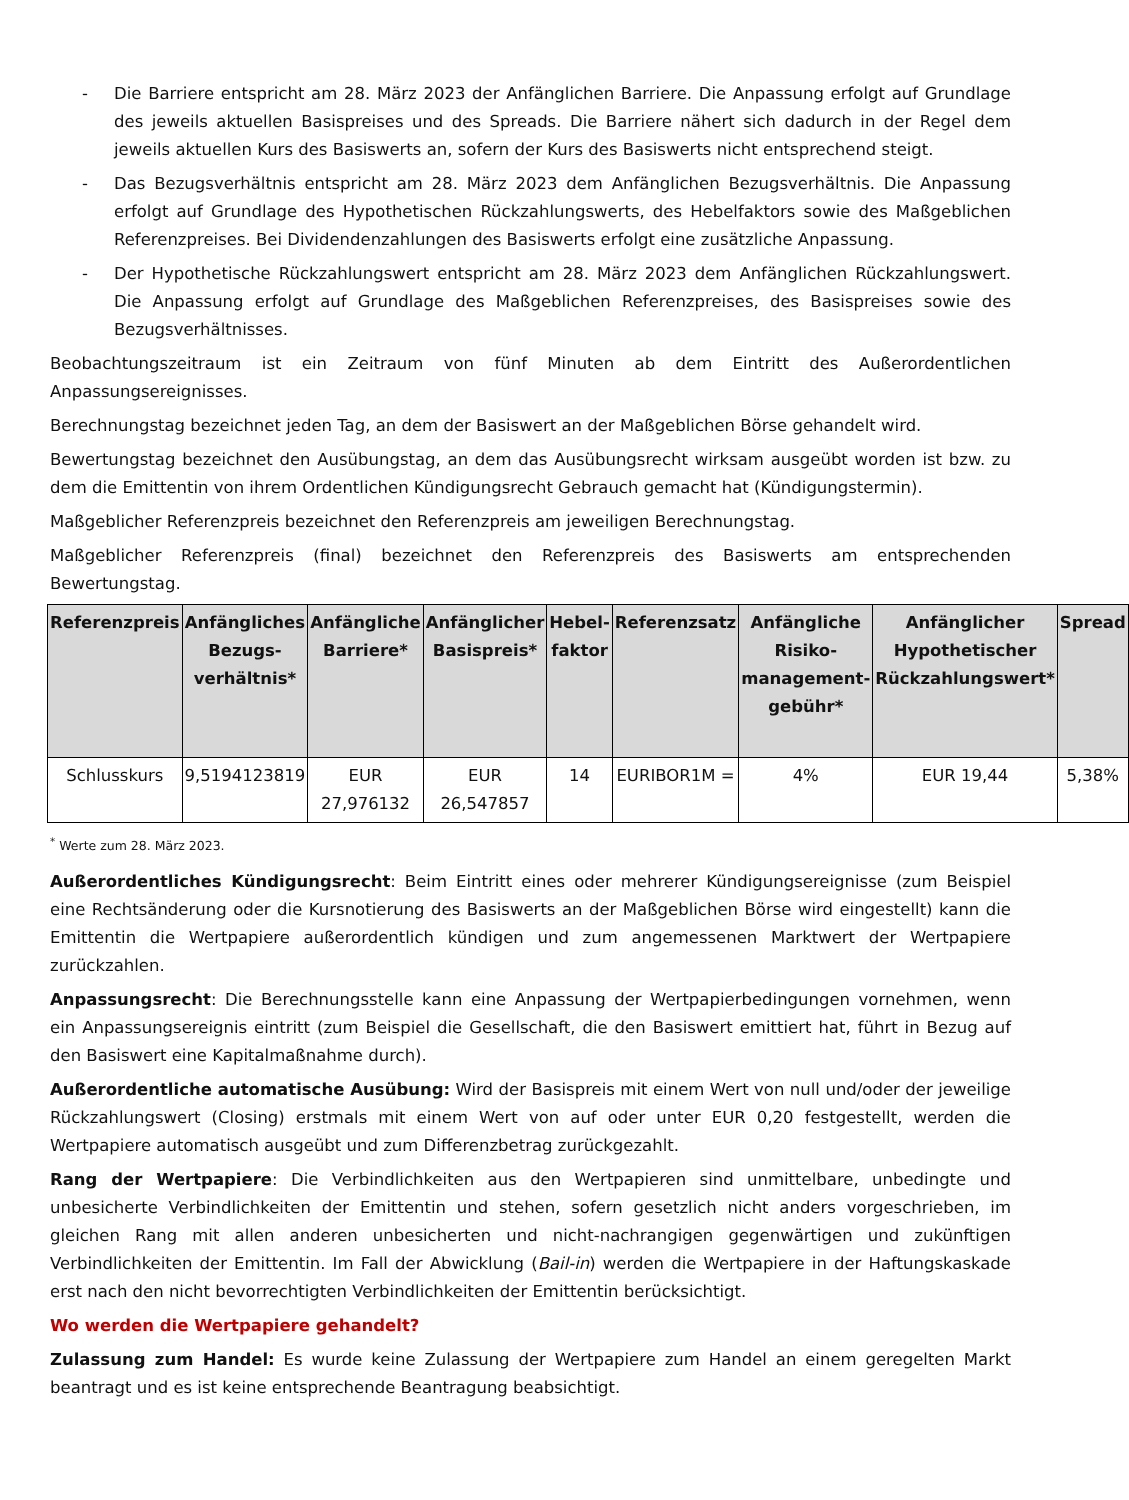- Die Barriere entspricht am 28. März 2023 der Anfänglichen Barriere. Die Anpassung erfolgt auf Grundlage des jeweils aktuellen Basispreises und des Spreads. Die Barriere nähert sich dadurch in der Regel dem jeweils aktuellen Kurs des Basiswerts an, sofern der Kurs des Basiswerts nicht entsprechend steigt.
- Das Bezugsverhältnis entspricht am 28. März 2023 dem Anfänglichen Bezugsverhältnis. Die Anpassung erfolgt auf Grundlage des Hypothetischen Rückzahlungswerts, des Hebelfaktors sowie des Maßgeblichen Referenzpreises. Bei Dividendenzahlungen des Basiswerts erfolgt eine zusätzliche Anpassung.
- Der Hypothetische Rückzahlungswert entspricht am 28. März 2023 dem Anfänglichen Rückzahlungswert. Die Anpassung erfolgt auf Grundlage des Maßgeblichen Referenzpreises, des Basispreises sowie des Bezugsverhältnisses.
Beobachtungszeitraum ist ein Zeitraum von fünf Minuten ab dem Eintritt des Außerordentlichen Anpassungsereignisses.
Berechnungstag bezeichnet jeden Tag, an dem der Basiswert an der Maßgeblichen Börse gehandelt wird.
Bewertungstag bezeichnet den Ausübungstag, an dem das Ausübungsrecht wirksam ausgeübt worden ist bzw. zu dem die Emittentin von ihrem Ordentlichen Kündigungsrecht Gebrauch gemacht hat (Kündigungstermin).
Maßgeblicher Referenzpreis bezeichnet den Referenzpreis am jeweiligen Berechnungstag.
Maßgeblicher Referenzpreis (final) bezeichnet den Referenzpreis des Basiswerts am entsprechenden Bewertungstag.
| Referenzpreis | Anfängliches Bezugs-verhältnis* | Anfängliche Barriere* | Anfänglicher Basispreis* | Hebel-faktor | Referenzsatz | Anfängliche Risiko-management-gebühr* | Anfänglicher Hypothetischer Rückzahlungswert* | Spread |
| --- | --- | --- | --- | --- | --- | --- | --- | --- |
| Schlusskurs | 9,5194123819 | EUR 27,976132 | EUR 26,547857 | 14 | EURIBOR1M = | 4% | EUR 19,44 | 5,38% |
<sup>*</sup> Werte zum 28. März 2023.
Außerordentliches Kündigungsrecht: Beim Eintritt eines oder mehrerer Kündigungsereignisse (zum Beispiel eine Rechtsänderung oder die Kursnotierung des Basiswerts an der Maßgeblichen Börse wird eingestellt) kann die Emittentin die Wertpapiere außerordentlich kündigen und zum angemessenen Marktwert der Wertpapiere zurückzahlen.
Anpassungsrecht: Die Berechnungsstelle kann eine Anpassung der Wertpapierbedingungen vornehmen, wenn ein Anpassungsereignis eintritt (zum Beispiel die Gesellschaft, die den Basiswert emittiert hat, führt in Bezug auf den Basiswert eine Kapitalmaßnahme durch).
Außerordentliche automatische Ausübung: Wird der Basispreis mit einem Wert von null und/oder der jeweilige Rückzahlungswert (Closing) erstmals mit einem Wert von auf oder unter EUR 0,20 festgestellt, werden die Wertpapiere automatisch ausgeübt und zum Differenzbetrag zurückgezahlt.
Rang der Wertpapiere: Die Verbindlichkeiten aus den Wertpapieren sind unmittelbare, unbedingte und unbesicherte Verbindlichkeiten der Emittentin und stehen, sofern gesetzlich nicht anders vorgeschrieben, im gleichen Rang mit allen anderen unbesicherten und nicht-nachrangigen gegenwärtigen und zukünftigen Verbindlichkeiten der Emittentin. Im Fall der Abwicklung (Bail-in) werden die Wertpapiere in der Haftungskaskade erst nach den nicht bevorrechtigten Verbindlichkeiten der Emittentin berücksichtigt.
Wo werden die Wertpapiere gehandelt?
Zulassung zum Handel: Es wurde keine Zulassung der Wertpapiere zum Handel an einem geregelten Markt beantragt und es ist keine entsprechende Beantragung beabsichtigt.